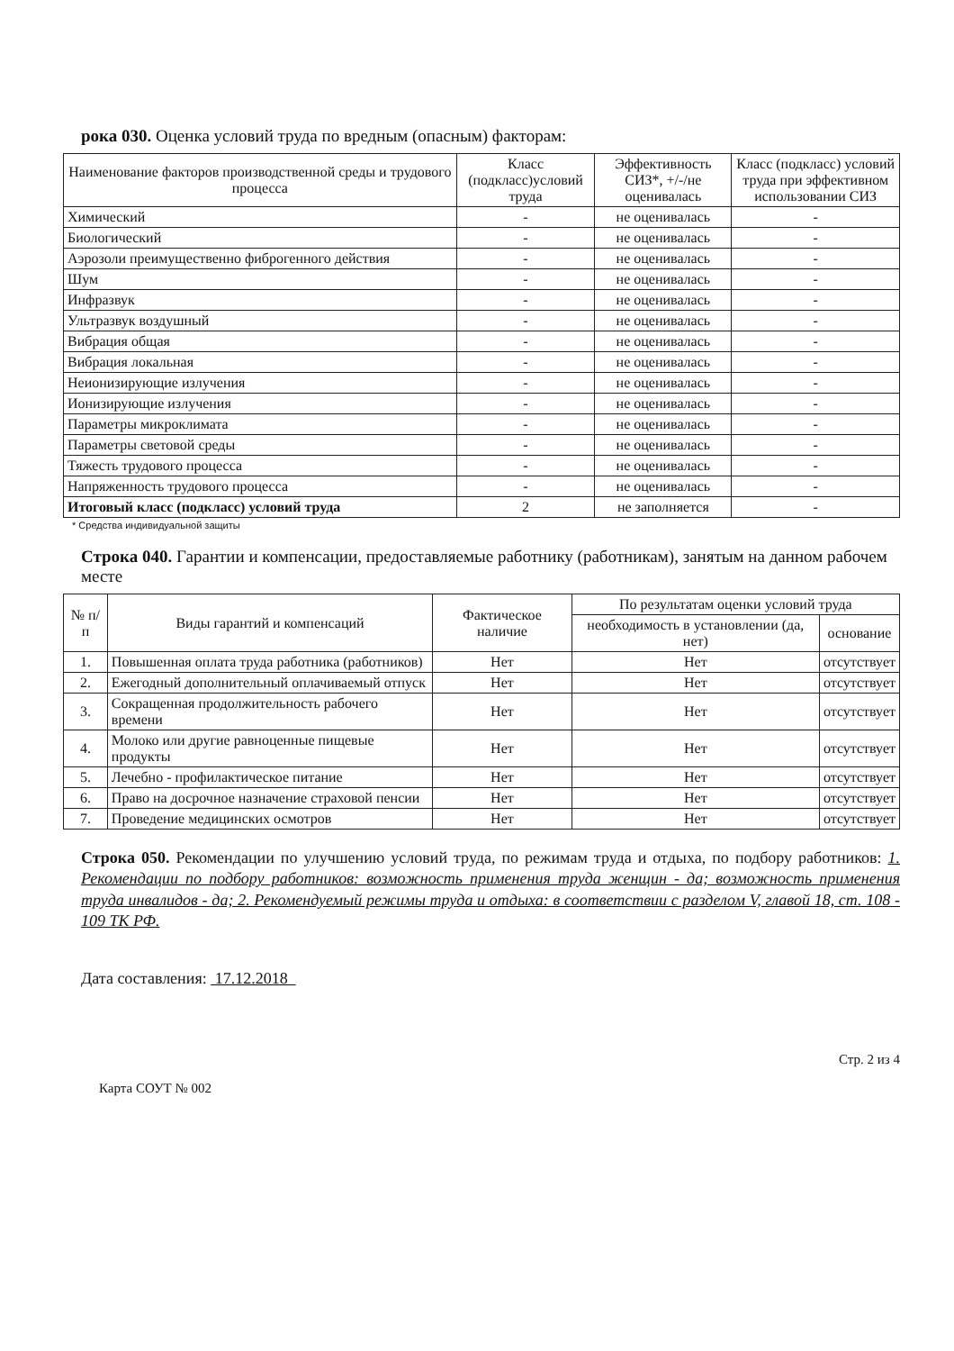рока 030. Оценка условий труда по вредным (опасным) факторам:
| Наименование факторов производственной среды и трудового процесса | Класс (подкласс)условий труда | Эффективность СИЗ*, +/-/не оценивалась | Класс (подкласс) условий труда при эффективном использовании СИЗ |
| --- | --- | --- | --- |
| Химический | - | не оценивалась | - |
| Биологический | - | не оценивалась | - |
| Аэрозоли преимущественно фиброгенного действия | - | не оценивалась | - |
| Шум | - | не оценивалась | - |
| Инфразвук | - | не оценивалась | - |
| Ультразвук воздушный | - | не оценивалась | - |
| Вибрация общая | - | не оценивалась | - |
| Вибрация локальная | - | не оценивалась | - |
| Неионизирующие излучения | - | не оценивалась | - |
| Ионизирующие излучения | - | не оценивалась | - |
| Параметры микроклимата | - | не оценивалась | - |
| Параметры световой среды | - | не оценивалась | - |
| Тяжесть трудового процесса | - | не оценивалась | - |
| Напряженность трудового процесса | - | не оценивалась | - |
| Итоговый класс (подкласс) условий труда | 2 | не заполняется | - |
* Средства индивидуальной защиты
Строка 040. Гарантии и компенсации, предоставляемые работнику (работникам), занятым на данном рабочем месте
| № п/п | Виды гарантий и компенсаций | Фактическое наличие | По результатам оценки условий труда | |
| --- | --- | --- | --- | --- |
| | | | необходимость в установлении (да, нет) | основание |
| 1. | Повышенная оплата труда работника (работников) | Нет | Нет | отсутствует |
| 2. | Ежегодный дополнительный оплачиваемый отпуск | Нет | Нет | отсутствует |
| 3. | Сокращенная продолжительность рабочего времени | Нет | Нет | отсутствует |
| 4. | Молоко или другие равноценные пищевые продукты | Нет | Нет | отсутствует |
| 5. | Лечебно - профилактическое питание | Нет | Нет | отсутствует |
| 6. | Право на досрочное назначение страховой пенсии | Нет | Нет | отсутствует |
| 7. | Проведение медицинских осмотров | Нет | Нет | отсутствует |
Строка 050. Рекомендации по улучшению условий труда, по режимам труда и отдыха, по подбору работников: 1. Рекомендации по подбору работников: возможность применения труда женщин - да; возможность применения труда инвалидов - да; 2. Рекомендуемый режимы труда и отдыха: в соответствии с разделом V, главой 18, ст. 108 - 109 ТК РФ.
Дата составления: 17.12.2018
Стр. 2 из 4
Карта СОУТ № 002